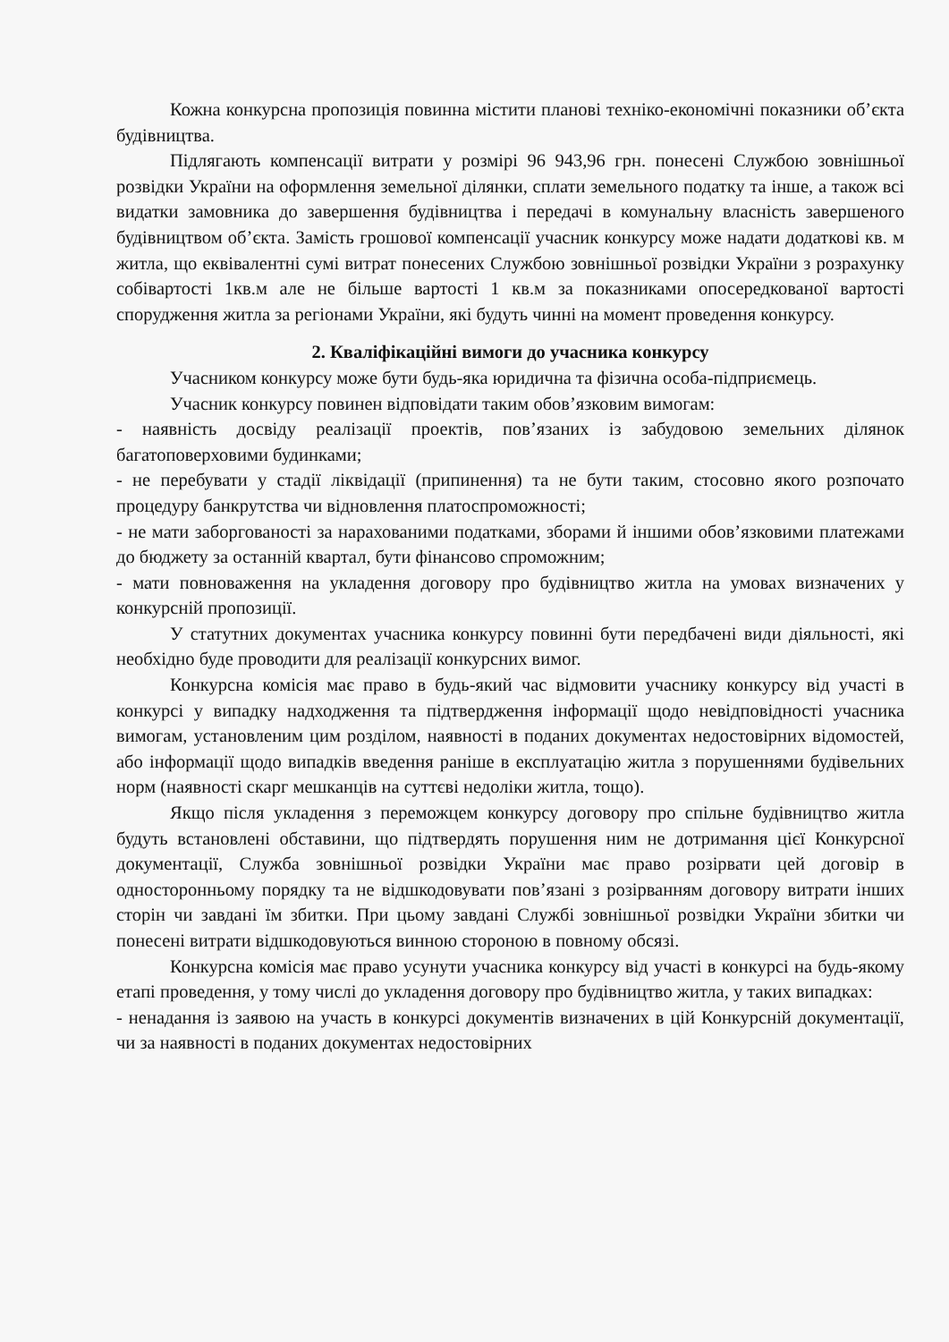Кожна конкурсна пропозиція повинна містити планові техніко-економічні показники об’єкта будівництва.
Підлягають компенсації витрати у розмірі 96 943,96 грн. понесені Службою зовнішньої розвідки України на оформлення земельної ділянки, сплати земельного податку та інше, а також всі видатки замовника до завершення будівництва і передачі в комунальну власність завершеного будівництвом об’єкта. Замість грошової компенсації учасник конкурсу може надати додаткові кв. м житла, що еквівалентні сумі витрат понесених Службою зовнішньої розвідки України з розрахунку собівартості 1кв.м але не більше вартості 1 кв.м за показниками опосередкованої вартості спорудження житла за регіонами України, які будуть чинні на момент проведення конкурсу.
2. Кваліфікаційні вимоги до учасника конкурсу
Учасником конкурсу може бути будь-яка юридична та фізична особа-підприємець.
Учасник конкурсу повинен відповідати таким обов’язковим вимогам:
- наявність досвіду реалізації проектів, пов’язаних із забудовою земельних ділянок багатоповерховими будинками;
- не перебувати у стадії ліквідації (припинення) та не бути таким, стосовно якого розпочато процедуру банкрутства чи відновлення платоспроможності;
- не мати заборгованості за нарахованими податками, зборами й іншими обов’язковими платежами до бюджету за останній квартал, бути фінансово спроможним;
- мати повноваження на укладення договору про будівництво житла на умовах визначених у конкурсній пропозиції.
У статутних документах учасника конкурсу повинні бути передбачені види діяльності, які необхідно буде проводити для реалізації конкурсних вимог.
Конкурсна комісія має право в будь-який час відмовити учаснику конкурсу від участі в конкурсі у випадку надходження та підтвердження інформації щодо невідповідності учасника вимогам, установленим цим розділом, наявності в поданих документах недостовірних відомостей, або інформації щодо випадків введення раніше в експлуатацію житла з порушеннями будівельних норм (наявності скарг мешканців на суттєві недоліки житла, тощо).
Якщо після укладення з переможцем конкурсу договору про спільне будівництво житла будуть встановлені обставини, що підтвердять порушення ним не дотримання цієї Конкурсної документації, Служба зовнішньої розвідки України має право розірвати цей договір в односторонньому порядку та не відшкодовувати пов’язані з розірванням договору витрати інших сторін чи завдані їм збитки. При цьому завдані Службі зовнішньої розвідки України збитки чи понесені витрати відшкодовуються винною стороною в повному обсязі.
Конкурсна комісія має право усунути учасника конкурсу від участі в конкурсі на будь-якому етапі проведення, у тому числі до укладення договору про будівництво житла, у таких випадках:
- ненадання із заявою на участь в конкурсі документів визначених в цій Конкурсній документації, чи за наявності в поданих документах недостовірних